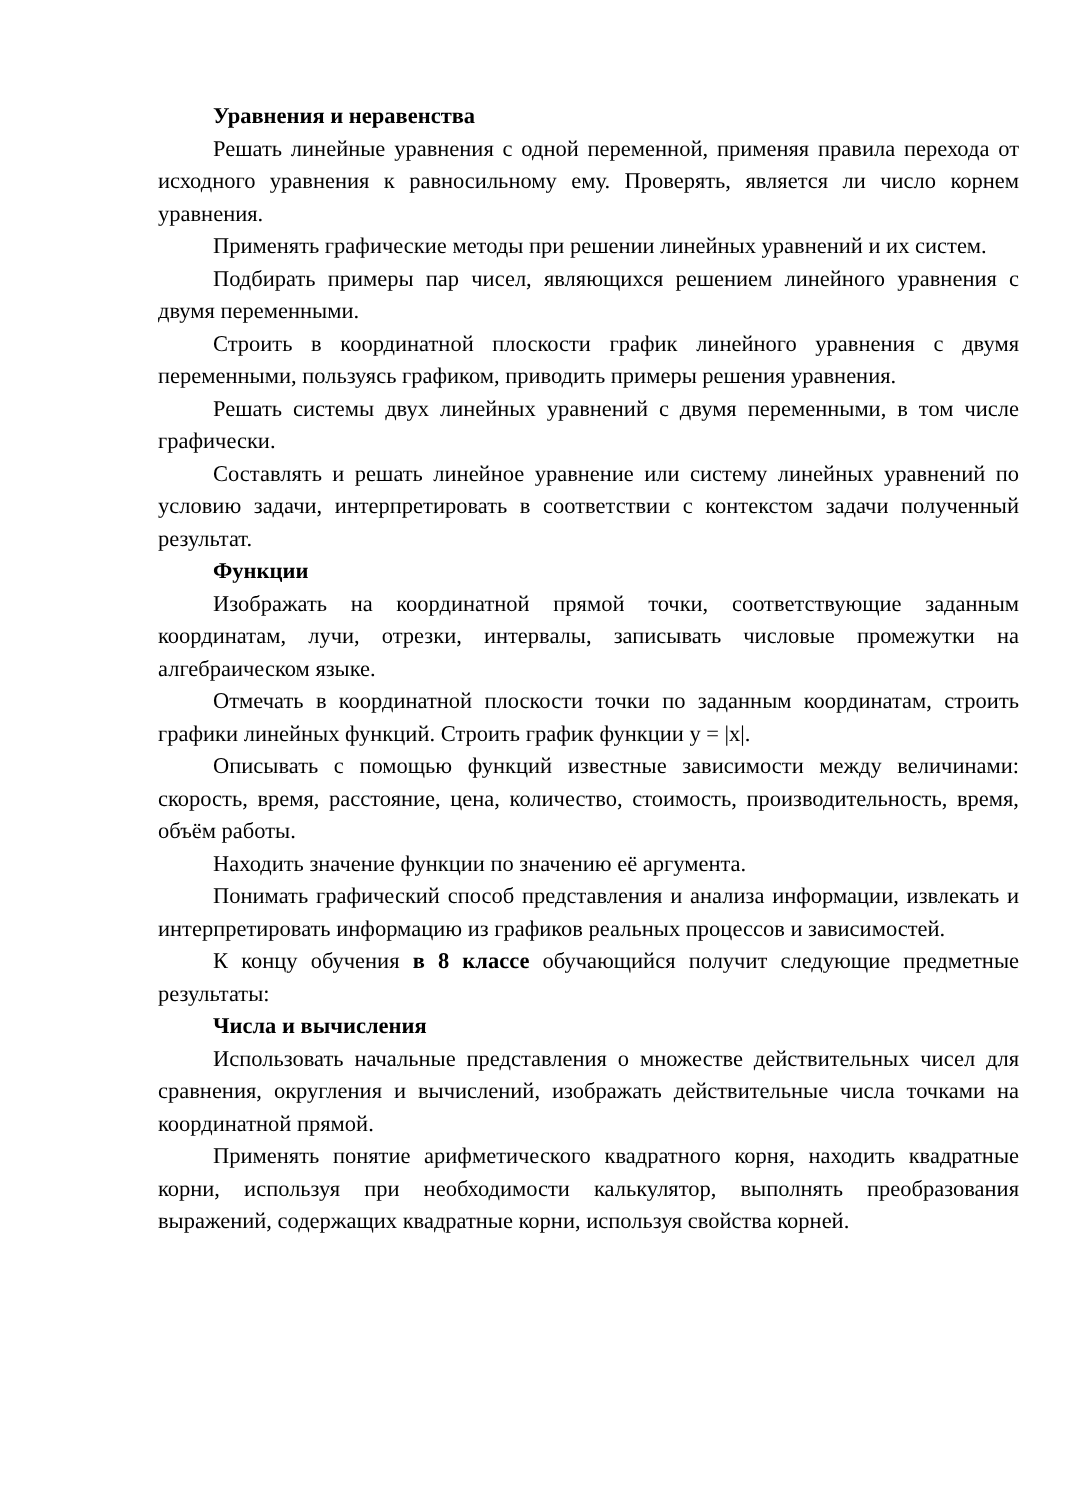Уравнения и неравенства
Решать линейные уравнения с одной переменной, применяя правила перехода от исходного уравнения к равносильному ему. Проверять, является ли число корнем уравнения.
Применять графические методы при решении линейных уравнений и их систем.
Подбирать примеры пар чисел, являющихся решением линейного уравнения с двумя переменными.
Строить в координатной плоскости график линейного уравнения с двумя переменными, пользуясь графиком, приводить примеры решения уравнения.
Решать системы двух линейных уравнений с двумя переменными, в том числе графически.
Составлять и решать линейное уравнение или систему линейных уравнений по условию задачи, интерпретировать в соответствии с контекстом задачи полученный результат.
Функции
Изображать на координатной прямой точки, соответствующие заданным координатам, лучи, отрезки, интервалы, записывать числовые промежутки на алгебраическом языке.
Отмечать в координатной плоскости точки по заданным координатам, строить графики линейных функций. Строить график функции y = |x|.
Описывать с помощью функций известные зависимости между величинами: скорость, время, расстояние, цена, количество, стоимость, производительность, время, объём работы.
Находить значение функции по значению её аргумента.
Понимать графический способ представления и анализа информации, извлекать и интерпретировать информацию из графиков реальных процессов и зависимостей.
К концу обучения в 8 классе обучающийся получит следующие предметные результаты:
Числа и вычисления
Использовать начальные представления о множестве действительных чисел для сравнения, округления и вычислений, изображать действительные числа точками на координатной прямой.
Применять понятие арифметического квадратного корня, находить квадратные корни, используя при необходимости калькулятор, выполнять преобразования выражений, содержащих квадратные корни, используя свойства корней.